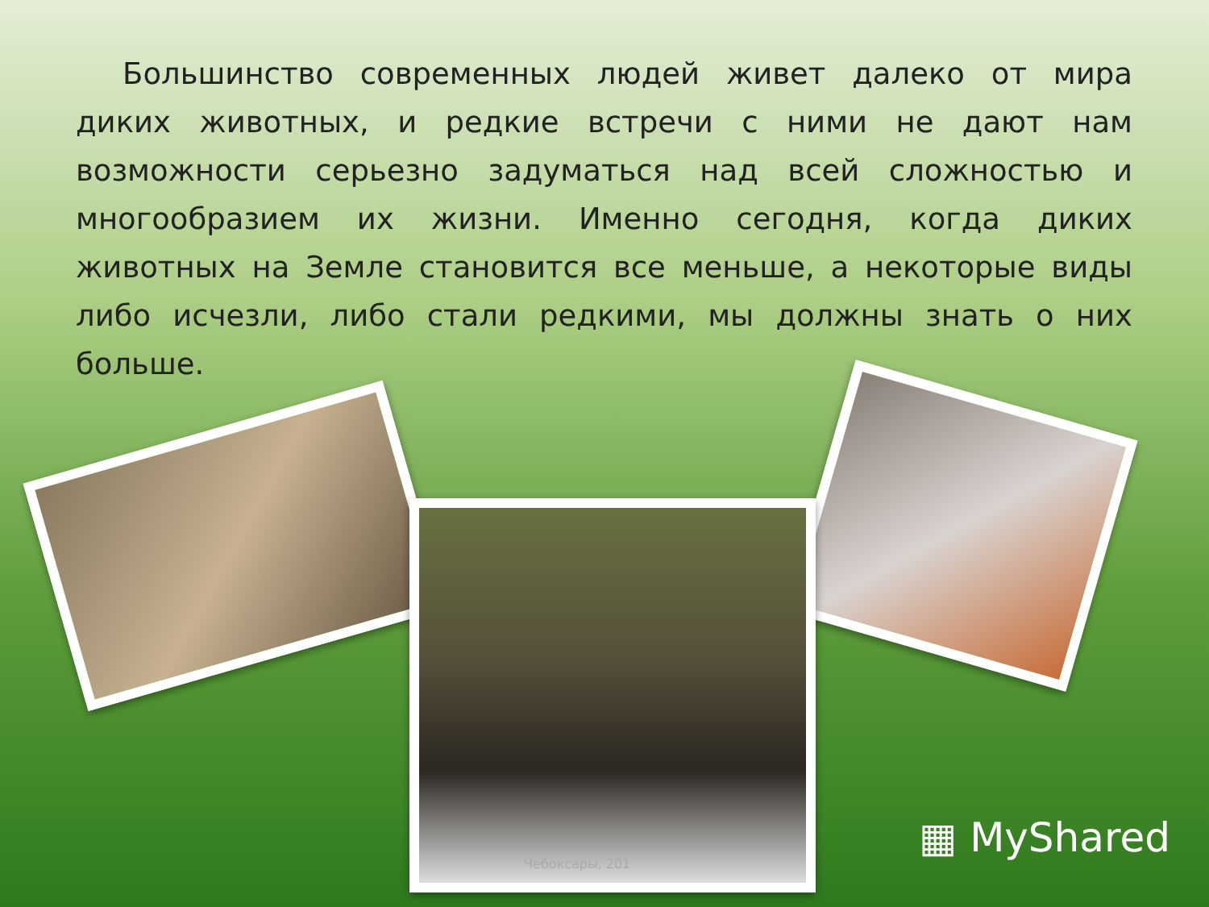Большинство современных людей живет далеко от мира диких животных, и редкие встречи с ними не дают нам возможности серьезно задуматься над всей сложностью и многообразием их жизни. Именно сегодня, когда диких животных на Земле становится все меньше, а некоторые виды либо исчезли, либо стали редкими, мы должны знать о них больше.
Чебоксары, 201
▦ MyShared